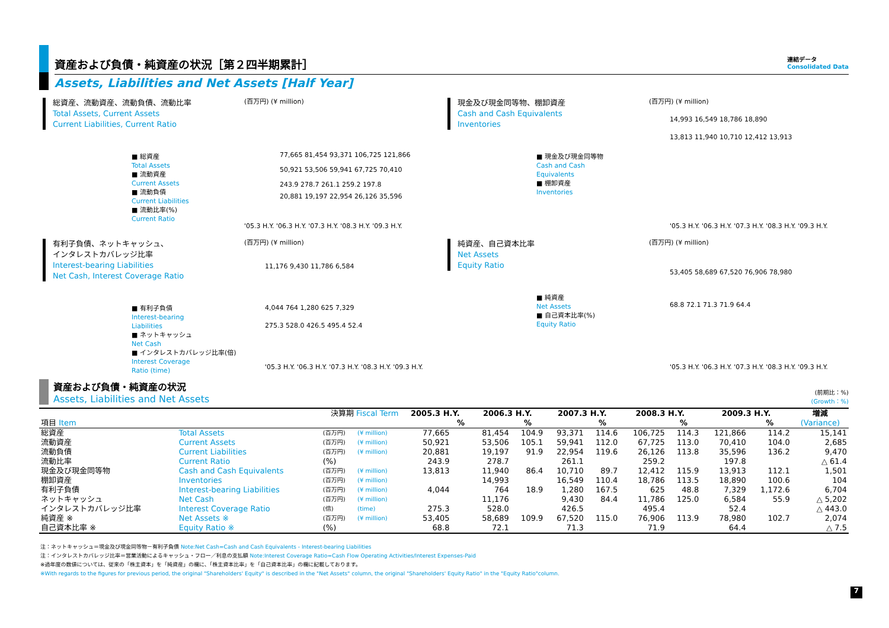資産および負債・純資産の状況［第２四半期累計］
連結データ
Consolidated Data
Assets, Liabilities and Net Assets [Half Year]
総資産、流動資産、流動負債、流動比率
Total Assets, Current Assets
Current Liabilities, Current Ratio
■ 総資産
Total Assets
■ 流動資産
Current Assets
■ 流動負債
Current Liabilities
■ 流動比率(%)
Current Ratio
(百万円) (¥ million)
'05.3 H.Y. '06.3 H.Y. '07.3 H.Y. '08.3 H.Y. '09.3 H.Y.
77,665 81,454 93,371 106,725 121,866
50,921 53,506 59,941 67,725 70,410
20,881 19,197 22,954 26,126 35,596
243.9 278.7 261.1 259.2 197.8
現金及び現金同等物、棚卸資産
Cash and Cash Equivalents
Inventories
■ 現金及び現金同等物
Cash and Cash
Equivalents
■ 棚卸資産
Inventories
(百万円) (¥ million)
'05.3 H.Y. '06.3 H.Y. '07.3 H.Y. '08.3 H.Y. '09.3 H.Y.
13,813 11,940 10,710 12,412 13,913
14,993 16,549 18,786 18,890
有利子負債、ネットキャッシュ、
インタレストカバレッジ比率
Interest-bearing Liabilities
Net Cash, Interest Coverage Ratio
■ 有利子負債
Interest-bearing
Liabilities
■ ネットキャッシュ
Net Cash
■ インタレストカバレッジ比率(倍)
Interest Coverage
Ratio (time)
(百万円) (¥ million)
'05.3 H.Y. '06.3 H.Y. '07.3 H.Y. '08.3 H.Y. '09.3 H.Y.
4,044 764 1,280 625 7,329
11,176 9,430 11,786 6,584
275.3 528.0 426.5 495.4 52.4
純資産、自己資本比率
Net Assets
Equity Ratio
■ 純資産
Net Assets
■ 自己資本比率(%)
Equity Ratio
(百万円) (¥ million)
'05.3 H.Y. '06.3 H.Y. '07.3 H.Y. '08.3 H.Y. '09.3 H.Y.
53,405 58,689 67,520 76,906 78,980
68.8 72.1 71.3 71.9 64.4
資産および負債・純資産の状況
Assets, Liabilities and Net Assets
(前期比：%)
(Growth：%)
| 決算期 Fiscal Term | | | | 2005.3 H.Y. | | 2006.3 H.Y. | | 2007.3 H.Y. | | 2008.3 H.Y. | | 2009.3 H.Y. | | 増減 |
| --- | --- | --- | --- | --- | --- | --- | --- | --- | --- | --- | --- | --- | --- | --- |
| 項目 Item | | | | | % | | % | | % | | % | | % | (Variance) |
| 総資産 | Total Assets | (百万円) | (¥ million) | 77,665 | | 81,454 | 104.9 | 93,371 | 114.6 | 106,725 | 114.3 | 121,866 | 114.2 | 15,141 |
| 流動資産 | Current Assets | (百万円) | (¥ million) | 50,921 | | 53,506 | 105.1 | 59,941 | 112.0 | 67,725 | 113.0 | 70,410 | 104.0 | 2,685 |
| 流動負債 | Current Liabilities | (百万円) | (¥ million) | 20,881 | | 19,197 | 91.9 | 22,954 | 119.6 | 26,126 | 113.8 | 35,596 | 136.2 | 9,470 |
| 流動比率 | Current Ratio | (%) | | 243.9 | | 278.7 | | 261.1 | | 259.2 | | 197.8 | | △ 61.4 |
| 現金及び現金同等物 | Cash and Cash Equivalents | (百万円) | (¥ million) | 13,813 | | 11,940 | 86.4 | 10,710 | 89.7 | 12,412 | 115.9 | 13,913 | 112.1 | 1,501 |
| 棚卸資産 | Inventories | (百万円) | (¥ million) | | | 14,993 | | 16,549 | 110.4 | 18,786 | 113.5 | 18,890 | 100.6 | 104 |
| 有利子負債 | Interest-bearing Liabilities | (百万円) | (¥ million) | 4,044 | | 764 | 18.9 | 1,280 | 167.5 | 625 | 48.8 | 7,329 | 1,172.6 | 6,704 |
| ネットキャッシュ | Net Cash | (百万円) | (¥ million) | | | 11,176 | | 9,430 | 84.4 | 11,786 | 125.0 | 6,584 | 55.9 | △ 5,202 |
| インタレストカバレッジ比率 | Interest Coverage Ratio | (倍) | (time) | 275.3 | | 528.0 | | 426.5 | | 495.4 | | 52.4 | | △ 443.0 |
| 純資産 ※ | Net Assets ※ | (百万円) | (¥ million) | 53,405 | | 58,689 | 109.9 | 67,520 | 115.0 | 76,906 | 113.9 | 78,980 | 102.7 | 2,074 |
| 自己資本比率 ※ | Equity Ratio ※ | (%) | | 68.8 | | 72.1 | | 71.3 | | 71.9 | | 64.4 | | △ 7.5 |
注：ネットキャッシュ＝現金及び現金同等物－有利子負債 Note:Net Cash=Cash and Cash Equivalents - Interest-bearing Liabilities
注：インタレストカバレッジ比率＝営業活動によるキャッシュ・フロー／利息の支払額 Note:Interest Coverage Ratio=Cash Flow Operating Activities/Interest Expenses-Paid
※過年度の数値については、従来の「株主資本」を「純資産」の欄に、「株主資本比率」を「自己資本比率」の欄に記載しております。
※With regards to the figures for previous period, the original "Shareholders' Equity" is described in the "Net Assets" column, the original "Shareholders' Equity Ratio" in the "Equity Ratio"column.
7